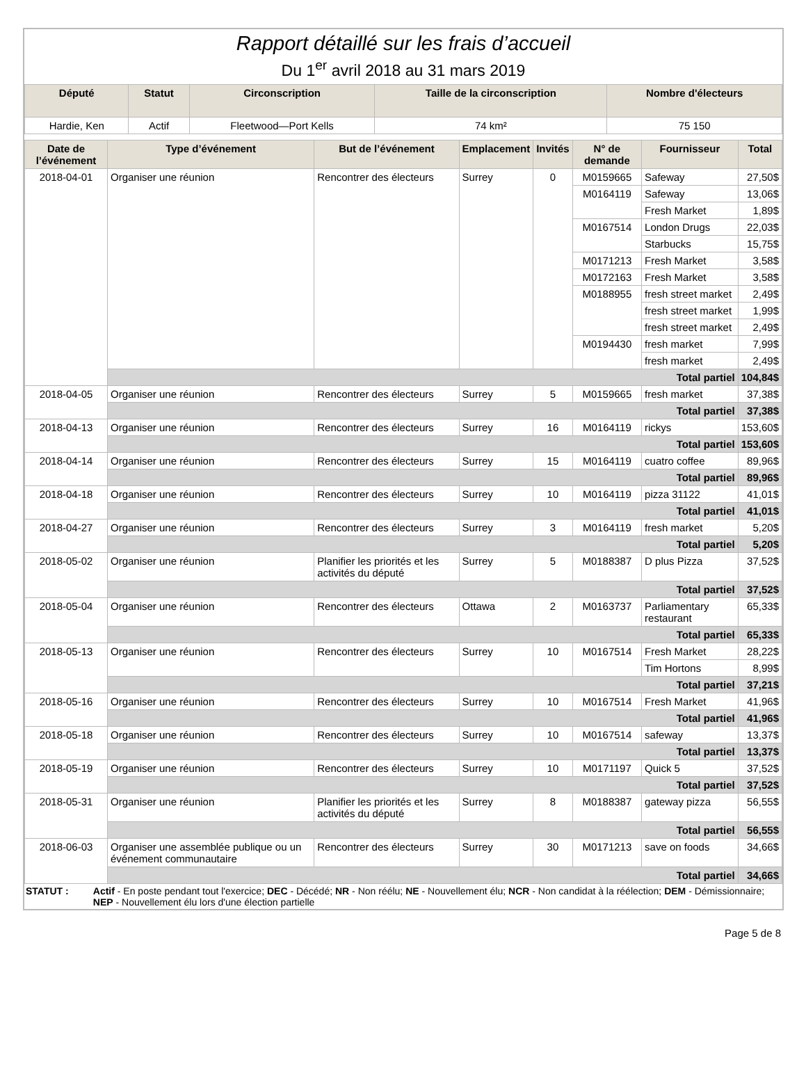Rapport détaillé sur les frais d’accueil
Du 1<sup>er</sup> avril 2018 au 31 mars 2019
| Député | Statut | Circonscription | Taille de la circonscription | Nombre d'électeurs |
| --- | --- | --- | --- | --- |
| Hardie, Ken | Actif | Fleetwood—Port Kells | 74 km² | 75 150 |
| Date de l’événement | Type d’événement | But de l’événement | Emplacement | Invités | N° de demande | Fournisseur | Total |
| --- | --- | --- | --- | --- | --- | --- | --- |
| 2018-04-01 | Organiser une réunion | Rencontrer des électeurs | Surrey | 0 | M0159665 | Safeway | 27,50$ |
| | | | | | M0164119 | Safeway | 13,06$ |
| | | | | | | Fresh Market | 1,89$ |
| | | | | | M0167514 | London Drugs | 22,03$ |
| | | | | | | Starbucks | 15,75$ |
| | | | | | M0171213 | Fresh Market | 3,58$ |
| | | | | | M0172163 | Fresh Market | 3,58$ |
| | | | | | M0188955 | fresh street market | 2,49$ |
| | | | | | | fresh street market | 1,99$ |
| | | | | | | fresh street market | 2,49$ |
| | | | | | M0194430 | fresh market | 7,99$ |
| | | | | | | fresh market | 2,49$ |
| | Total partiel | | | | | | 104,84$ |
| 2018-04-05 | Organiser une réunion | Rencontrer des électeurs | Surrey | 5 | M0159665 | fresh market | 37,38$ |
| | Total partiel | | | | | | 37,38$ |
| 2018-04-13 | Organiser une réunion | Rencontrer des électeurs | Surrey | 16 | M0164119 | rickys | 153,60$ |
| | Total partiel | | | | | | 153,60$ |
| 2018-04-14 | Organiser une réunion | Rencontrer des électeurs | Surrey | 15 | M0164119 | cuatro coffee | 89,96$ |
| | Total partiel | | | | | | 89,96$ |
| 2018-04-18 | Organiser une réunion | Rencontrer des électeurs | Surrey | 10 | M0164119 | pizza 31122 | 41,01$ |
| | Total partiel | | | | | | 41,01$ |
| 2018-04-27 | Organiser une réunion | Rencontrer des électeurs | Surrey | 3 | M0164119 | fresh market | 5,20$ |
| | Total partiel | | | | | | 5,20$ |
| 2018-05-02 | Organiser une réunion | Planifier les priorités et les activités du député | Surrey | 5 | M0188387 | D plus Pizza | 37,52$ |
| | Total partiel | | | | | | 37,52$ |
| 2018-05-04 | Organiser une réunion | Rencontrer des électeurs | Ottawa | 2 | M0163737 | Parliamentary restaurant | 65,33$ |
| | Total partiel | | | | | | 65,33$ |
| 2018-05-13 | Organiser une réunion | Rencontrer des électeurs | Surrey | 10 | M0167514 | Fresh Market | 28,22$ |
| | | | | | | Tim Hortons | 8,99$ |
| | Total partiel | | | | | | 37,21$ |
| 2018-05-16 | Organiser une réunion | Rencontrer des électeurs | Surrey | 10 | M0167514 | Fresh Market | 41,96$ |
| | Total partiel | | | | | | 41,96$ |
| 2018-05-18 | Organiser une réunion | Rencontrer des électeurs | Surrey | 10 | M0167514 | safeway | 13,37$ |
| | Total partiel | | | | | | 13,37$ |
| 2018-05-19 | Organiser une réunion | Rencontrer des électeurs | Surrey | 10 | M0171197 | Quick 5 | 37,52$ |
| | Total partiel | | | | | | 37,52$ |
| 2018-05-31 | Organiser une réunion | Planifier les priorités et les activités du député | Surrey | 8 | M0188387 | gateway pizza | 56,55$ |
| | Total partiel | | | | | | 56,55$ |
| 2018-06-03 | Organiser une assemblée publique ou un événement communautaire | Rencontrer des électeurs | Surrey | 30 | M0171213 | save on foods | 34,66$ |
| | Total partiel | | | | | | 34,66$ |
STATUT : Actif - En poste pendant tout l'exercice; DEC - Décédé; NR - Non réélu; NE - Nouvellement élu; NCR - Non candidat à la réélection; DEM - Démissionnaire; NEP - Nouvellement élu lors d'une élection partielle
Page 5 de 8